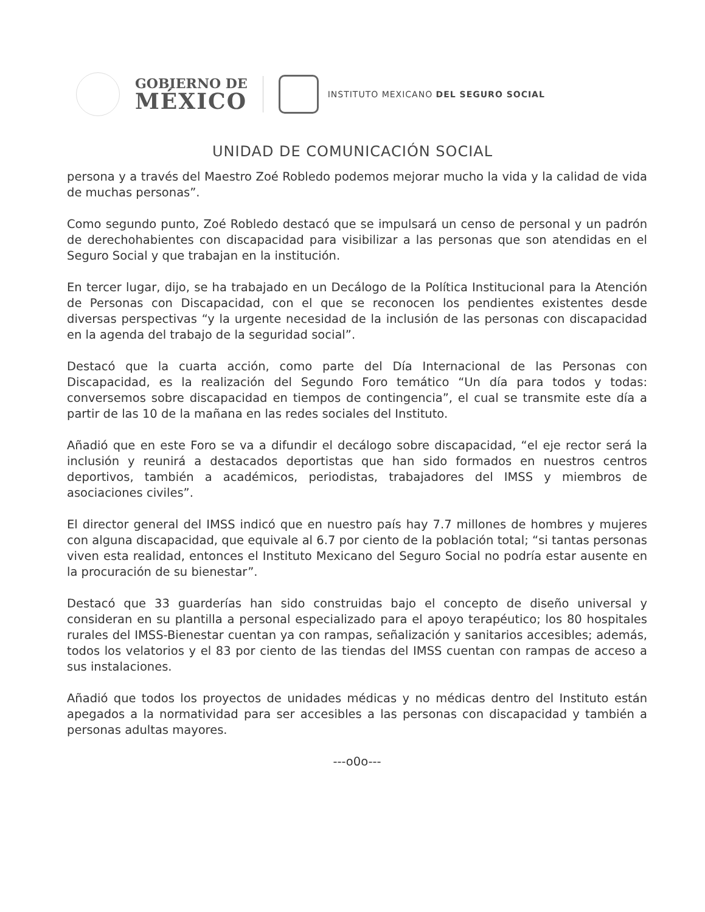GOBIERNO DE
MÉXICO
INSTITUTO MEXICANO DEL SEGURO SOCIAL
UNIDAD DE COMUNICACIÓN SOCIAL
persona y a través del Maestro Zoé Robledo podemos mejorar mucho la vida y la calidad de vida de muchas personas”.
Como segundo punto, Zoé Robledo destacó que se impulsará un censo de personal y un padrón de derechohabientes con discapacidad para visibilizar a las personas que son atendidas en el Seguro Social y que trabajan en la institución.
En tercer lugar, dijo, se ha trabajado en un Decálogo de la Política Institucional para la Atención de Personas con Discapacidad, con el que se reconocen los pendientes existentes desde diversas perspectivas “y la urgente necesidad de la inclusión de las personas con discapacidad en la agenda del trabajo de la seguridad social”.
Destacó que la cuarta acción, como parte del Día Internacional de las Personas con Discapacidad, es la realización del Segundo Foro temático “Un día para todos y todas: conversemos sobre discapacidad en tiempos de contingencia”, el cual se transmite este día a partir de las 10 de la mañana en las redes sociales del Instituto.
Añadió que en este Foro se va a difundir el decálogo sobre discapacidad, “el eje rector será la inclusión y reunirá a destacados deportistas que han sido formados en nuestros centros deportivos, también a académicos, periodistas, trabajadores del IMSS y miembros de asociaciones civiles”.
El director general del IMSS indicó que en nuestro país hay 7.7 millones de hombres y mujeres con alguna discapacidad, que equivale al 6.7 por ciento de la población total; “si tantas personas viven esta realidad, entonces el Instituto Mexicano del Seguro Social no podría estar ausente en la procuración de su bienestar”.
Destacó que 33 guarderías han sido construidas bajo el concepto de diseño universal y consideran en su plantilla a personal especializado para el apoyo terapéutico; los 80 hospitales rurales del IMSS-Bienestar cuentan ya con rampas, señalización y sanitarios accesibles; además, todos los velatorios y el 83 por ciento de las tiendas del IMSS cuentan con rampas de acceso a sus instalaciones.
Añadió que todos los proyectos de unidades médicas y no médicas dentro del Instituto están apegados a la normatividad para ser accesibles a las personas con discapacidad y también a personas adultas mayores.
---o0o---